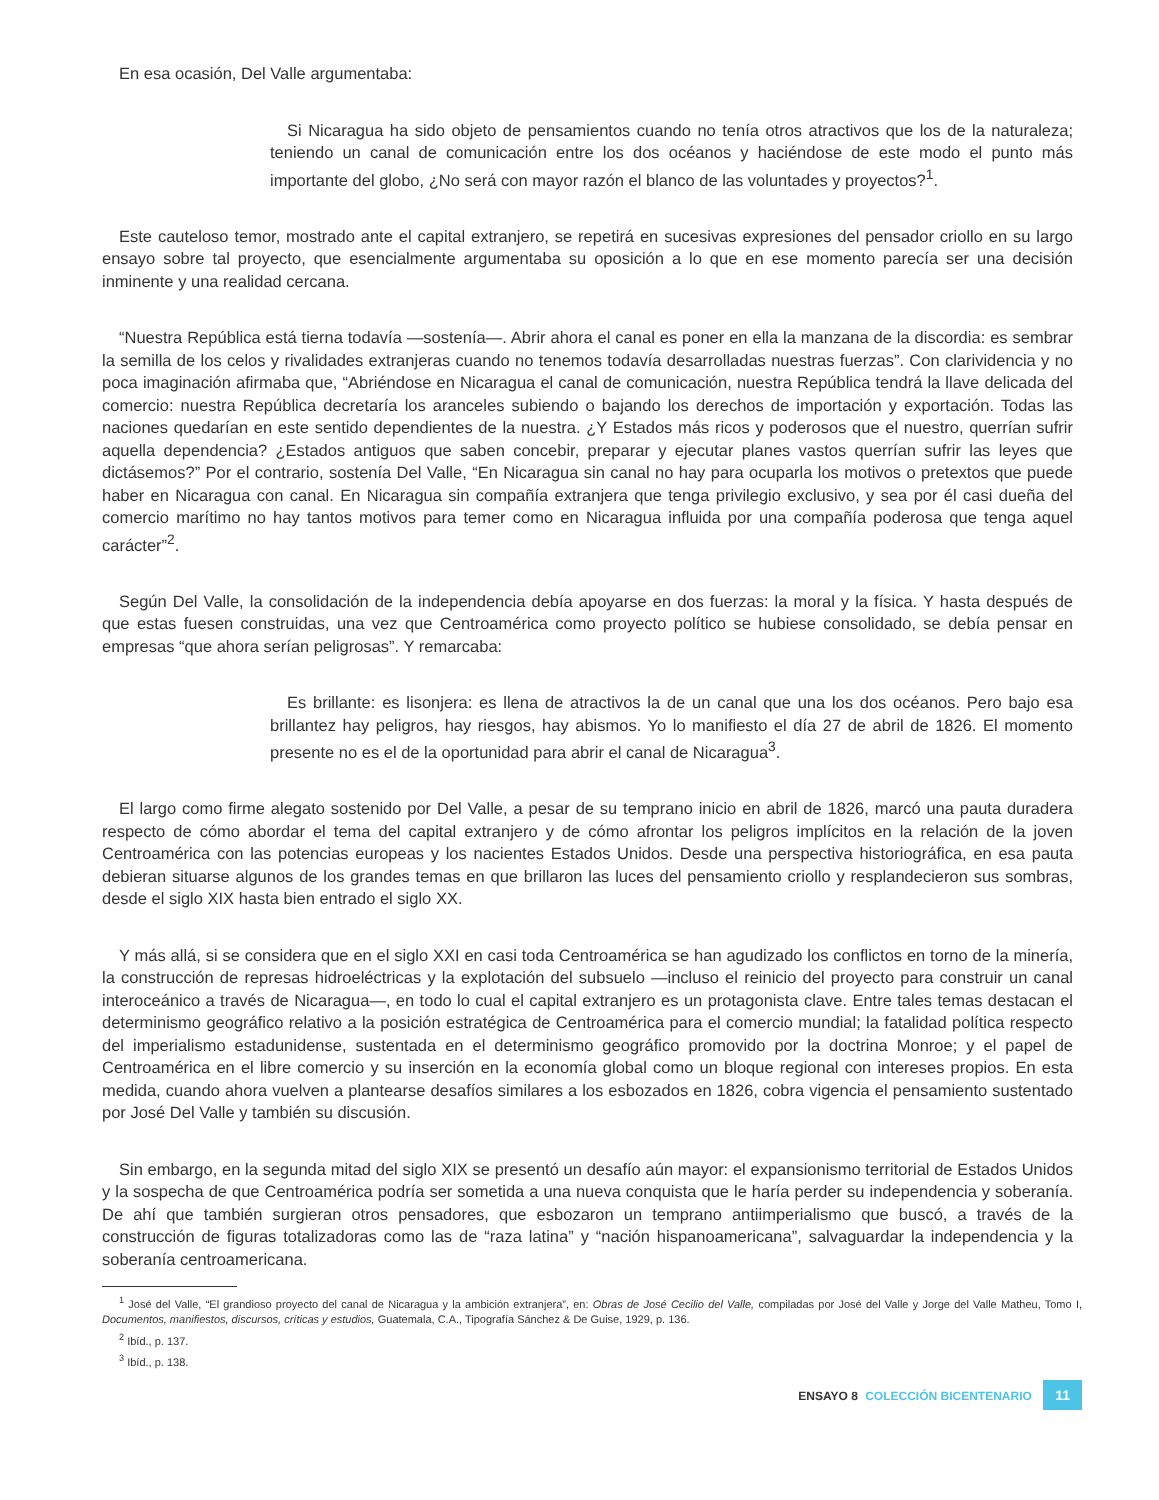En esa ocasión, Del Valle argumentaba:
Si Nicaragua ha sido objeto de pensamientos cuando no tenía otros atractivos que los de la naturaleza; teniendo un canal de comunicación entre los dos océanos y haciéndose de este modo el punto más importante del globo, ¿No será con mayor razón el blanco de las voluntades y proyectos?<sup>1</sup>.
Este cauteloso temor, mostrado ante el capital extranjero, se repetirá en sucesivas expresiones del pensador criollo en su largo ensayo sobre tal proyecto, que esencialmente argumentaba su oposición a lo que en ese momento parecía ser una decisión inminente y una realidad cercana.
“Nuestra República está tierna todavía —sostenía—. Abrir ahora el canal es poner en ella la manzana de la discordia: es sembrar la semilla de los celos y rivalidades extranjeras cuando no tenemos todavía desarrolladas nuestras fuerzas”. Con clarividencia y no poca imaginación afirmaba que, “Abriéndose en Nicaragua el canal de comunicación, nuestra República tendrá la llave delicada del comercio: nuestra República decretaría los aranceles subiendo o bajando los derechos de importación y exportación. Todas las naciones quedarían en este sentido dependientes de la nuestra. ¿Y Estados más ricos y poderosos que el nuestro, querrían sufrir aquella dependencia? ¿Estados antiguos que saben concebir, preparar y ejecutar planes vastos querrían sufrir las leyes que dictásemos?” Por el contrario, sostenía Del Valle, “En Nicaragua sin canal no hay para ocuparla los motivos o pretextos que puede haber en Nicaragua con canal. En Nicaragua sin compañía extranjera que tenga privilegio exclusivo, y sea por él casi dueña del comercio marítimo no hay tantos motivos para temer como en Nicaragua influida por una compañía poderosa que tenga aquel carácter”<sup>2</sup>.
Según Del Valle, la consolidación de la independencia debía apoyarse en dos fuerzas: la moral y la física. Y hasta después de que estas fuesen construidas, una vez que Centroamérica como proyecto político se hubiese consolidado, se debía pensar en empresas “que ahora serían peligrosas”. Y remarcaba:
Es brillante: es lisonjera: es llena de atractivos la de un canal que una los dos océanos. Pero bajo esa brillantez hay peligros, hay riesgos, hay abismos. Yo lo manifiesto el día 27 de abril de 1826. El momento presente no es el de la oportunidad para abrir el canal de Nicaragua<sup>3</sup>.
El largo como firme alegato sostenido por Del Valle, a pesar de su temprano inicio en abril de 1826, marcó una pauta duradera respecto de cómo abordar el tema del capital extranjero y de cómo afrontar los peligros implícitos en la relación de la joven Centroamérica con las potencias europeas y los nacientes Estados Unidos. Desde una perspectiva historiográfica, en esa pauta debieran situarse algunos de los grandes temas en que brillaron las luces del pensamiento criollo y resplandecieron sus sombras, desde el siglo XIX hasta bien entrado el siglo XX.
Y más allá, si se considera que en el siglo XXI en casi toda Centroamérica se han agudizado los conflictos en torno de la minería, la construcción de represas hidroeléctricas y la explotación del subsuelo —incluso el reinicio del proyecto para construir un canal interoceánico a través de Nicaragua—, en todo lo cual el capital extranjero es un protagonista clave. Entre tales temas destacan el determinismo geográfico relativo a la posición estratégica de Centroamérica para el comercio mundial; la fatalidad política respecto del imperialismo estadunidense, sustentada en el determinismo geográfico promovido por la doctrina Monroe; y el papel de Centroamérica en el libre comercio y su inserción en la economía global como un bloque regional con intereses propios. En esta medida, cuando ahora vuelven a plantearse desafíos similares a los esbozados en 1826, cobra vigencia el pensamiento sustentado por José Del Valle y también su discusión.
Sin embargo, en la segunda mitad del siglo XIX se presentó un desafío aún mayor: el expansionismo territorial de Estados Unidos y la sospecha de que Centroamérica podría ser sometida a una nueva conquista que le haría perder su independencia y soberanía. De ahí que también surgieran otros pensadores, que esbozaron un temprano antiimperialismo que buscó, a través de la construcción de figuras totalizadoras como las de “raza latina” y “nación hispanoamericana”, salvaguardar la independencia y la soberanía centroamericana.
<sup>1</sup> José del Valle, “El grandioso proyecto del canal de Nicaragua y la ambición extranjera”, en: Obras de José Cecilio del Valle, compiladas por José del Valle y Jorge del Valle Matheu, Tomo I, Documentos, manifiestos, discursos, críticas y estudios, Guatemala, C.A., Tipografía Sánchez & De Guise, 1929, p. 136.
<sup>2</sup> Ibíd., p. 137.
<sup>3</sup> Ibíd., p. 138.
ENSAYO 8 COLECCIÓN BICENTENARIO 11